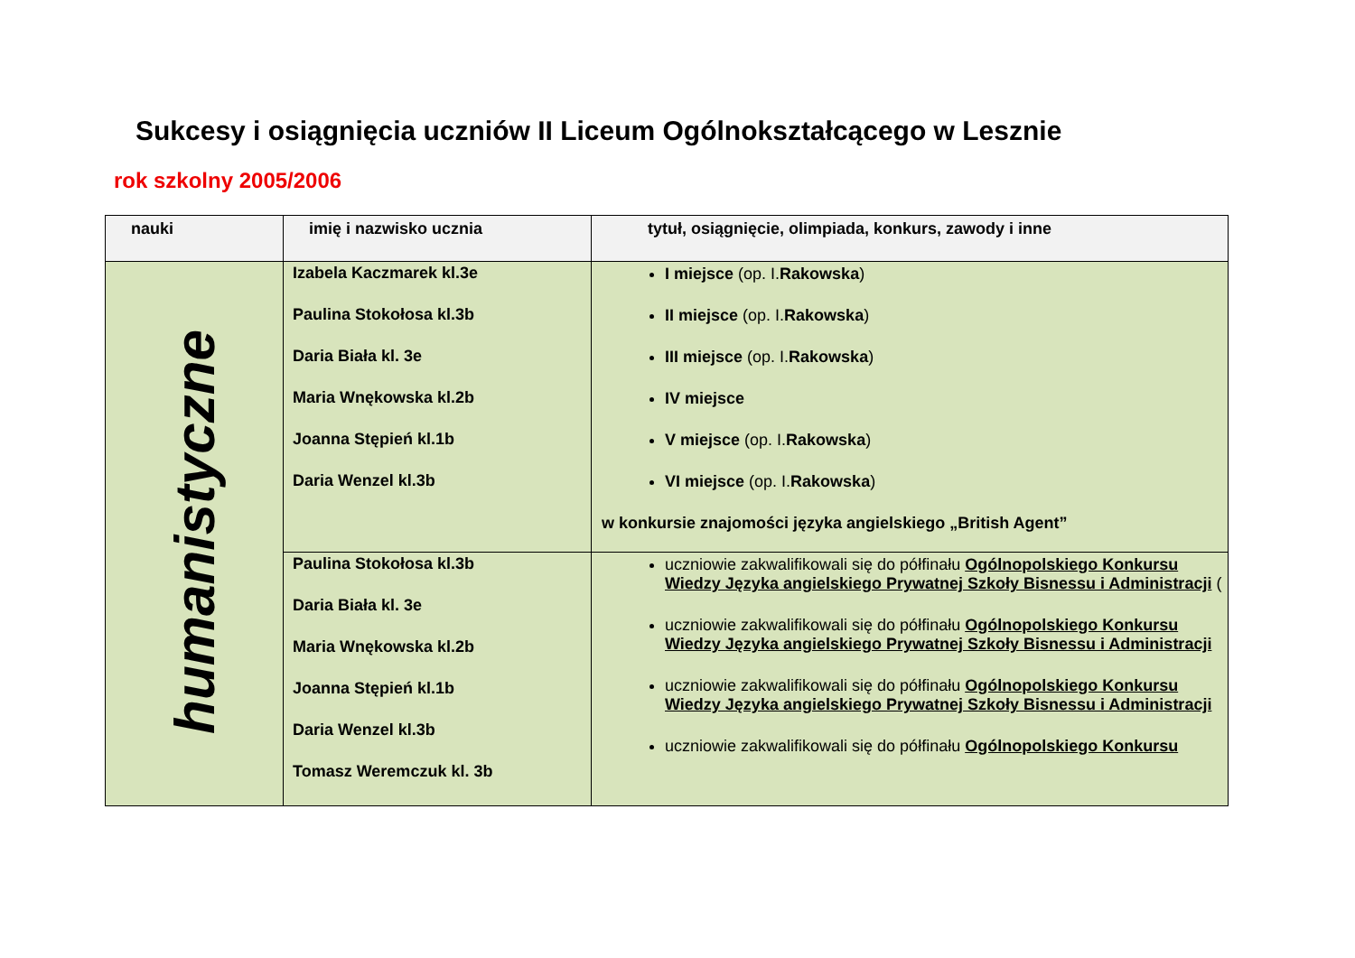Sukcesy i osiągnięcia uczniów II Liceum Ogólnokształcącego w Lesznie
rok szkolny 2005/2006
| nauki | imię i nazwisko ucznia | tytuł, osiągnięcie, olimpiada, konkurs, zawody i inne |
| --- | --- | --- |
| humanistyczne | Izabela Kaczmarek kl.3e Paulina Stokołosa kl.3b Daria Biała kl. 3e Maria Wnękowska kl.2b Joanna Stępień kl.1b Daria Wenzel kl.3b | I miejsce (op. I. Rakowska ) II miejsce (op. I. Rakowska ) III miejsce (op. I. Rakowska ) IV miejsce V miejsce (op. I. Rakowska ) VI miejsce (op. I. Rakowska ) w konkursie znajomości języka angielskiego „British Agent” |
| | Paulina Stokołosa kl.3b Daria Biała kl. 3e Maria Wnękowska kl.2b Joanna Stępień kl.1b Daria Wenzel kl.3b Tomasz Weremczuk kl. 3b | uczniowie zakwalifikowali się do półfinału Ogólnopolskiego Konkursu Wiedzy Języka angielskiego Prywatnej Szkoły Bisnessu i Administracji ( uczniowie zakwalifikowali się do półfinału Ogólnopolskiego Konkursu Wiedzy Języka angielskiego Prywatnej Szkoły Bisnessu i Administracji uczniowie zakwalifikowali się do półfinału Ogólnopolskiego Konkursu Wiedzy Języka angielskiego Prywatnej Szkoły Bisnessu i Administracji uczniowie zakwalifikowali się do półfinału Ogólnopolskiego Konkursu |